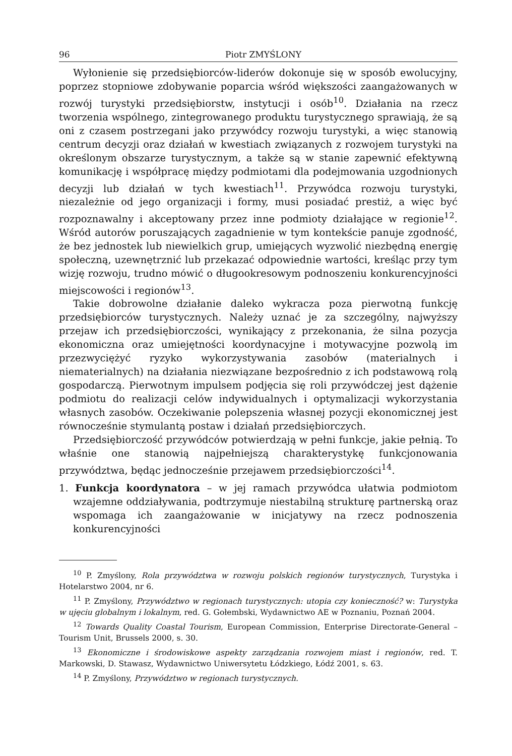96 Piotr ZMYŚLONY
Wyłonienie się przedsiębiorców-liderów dokonuje się w sposób ewolucyjny, poprzez stopniowe zdobywanie poparcia wśród większości zaangażowanych w rozwój turystyki przedsiębiorstw, instytucji i osób<sup>10</sup>. Działania na rzecz tworzenia wspólnego, zintegrowanego produktu turystycznego sprawiają, że są oni z czasem postrzegani jako przywódcy rozwoju turystyki, a więc stanowią centrum decyzji oraz działań w kwestiach związanych z rozwojem turystyki na określonym obszarze turystycznym, a także są w stanie zapewnić efektywną komunikację i współpracę między podmiotami dla podejmowania uzgodnionych decyzji lub działań w tych kwestiach<sup>11</sup>. Przywódca rozwoju turystyki, niezależnie od jego organizacji i formy, musi posiadać prestiż, a więc być rozpoznawalny i akceptowany przez inne podmioty działające w regionie<sup>12</sup>. Wśród autorów poruszających zagadnienie w tym kontekście panuje zgodność, że bez jednostek lub niewielkich grup, umiejących wyzwolić niezbędną energię społeczną, uzewnętrznić lub przekazać odpowiednie wartości, kreśląc przy tym wizję rozwoju, trudno mówić o długookresowym podnoszeniu konkurencyjności miejscowości i regionów<sup>13</sup>.
Takie dobrowolne działanie daleko wykracza poza pierwotną funkcję przedsiębiorców turystycznych. Należy uznać je za szczególny, najwyższy przejaw ich przedsiębiorczości, wynikający z przekonania, że silna pozycja ekonomiczna oraz umiejętności koordynacyjne i motywacyjne pozwolą im przezwyciężyć ryzyko wykorzystywania zasobów (materialnych i niematerialnych) na działania niezwiązane bezpośrednio z ich podstawową rolą gospodarczą. Pierwotnym impulsem podjęcia się roli przywódczej jest dążenie podmiotu do realizacji celów indywidualnych i optymalizacji wykorzystania własnych zasobów. Oczekiwanie polepszenia własnej pozycji ekonomicznej jest równocześnie stymulantą postaw i działań przedsiębiorczych.
Przedsiębiorczość przywódców potwierdzają w pełni funkcje, jakie pełnią. To właśnie one stanowią najpełniejszą charakterystykę funkcjonowania przywództwa, będąc jednocześnie przejawem przedsiębiorczości<sup>14</sup>.
1. Funkcja koordynatora – w jej ramach przywódca ułatwia podmiotom wzajemne oddziaływania, podtrzymuje niestabilną strukturę partnerską oraz wspomaga ich zaangażowanie w inicjatywy na rzecz podnoszenia konkurencyjności
<sup>10</sup> P. Zmyślony, Rola przywództwa w rozwoju polskich regionów turystycznych, Turystyka i Hotelarstwo 2004, nr 6.
<sup>11</sup> P. Zmyślony, Przywództwo w regionach turystycznych: utopia czy konieczność? w: Turystyka w ujęciu globalnym i lokalnym, red. G. Gołembski, Wydawnictwo AE w Poznaniu, Poznań 2004.
<sup>12</sup> Towards Quality Coastal Tourism, European Commission, Enterprise Directorate-General – Tourism Unit, Brussels 2000, s. 30.
<sup>13</sup> Ekonomiczne i środowiskowe aspekty zarządzania rozwojem miast i regionów, red. T. Markowski, D. Stawasz, Wydawnictwo Uniwersytetu Łódzkiego, Łódź 2001, s. 63.
<sup>14</sup> P. Zmyślony, Przywództwo w regionach turystycznych.